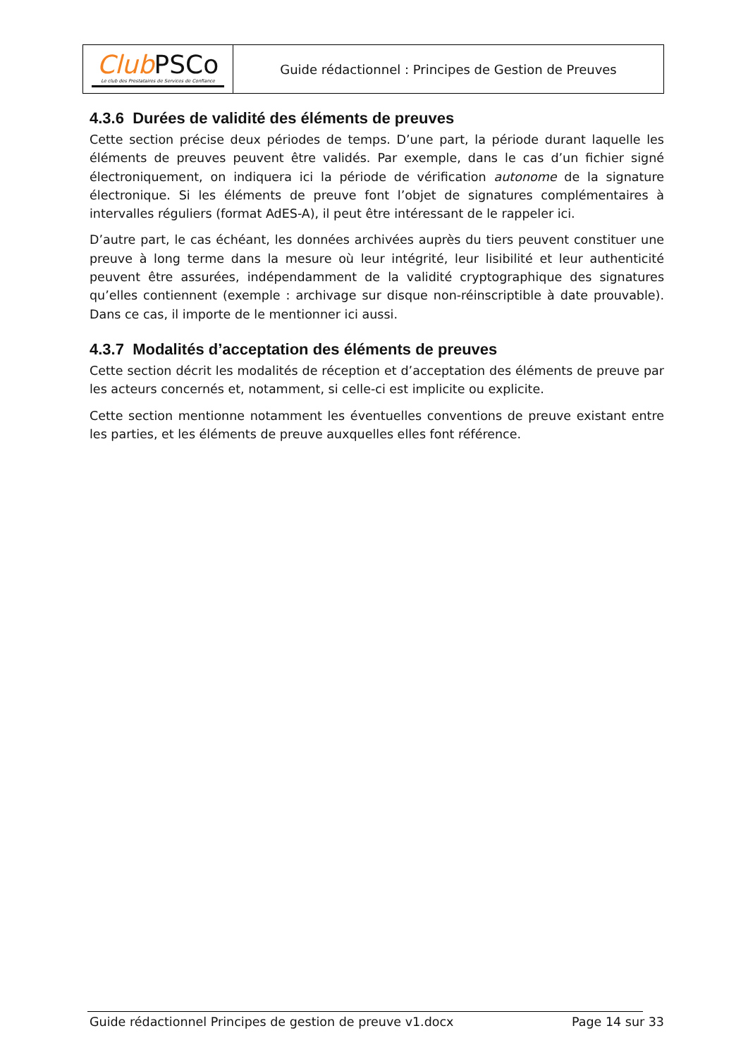| Club PSCo Le club des Prestataires de Services de Confiance | Guide rédactionnel : Principes de Gestion de Preuves |
4.3.6 Durées de validité des éléments de preuves
Cette section précise deux périodes de temps. D’une part, la période durant laquelle les éléments de preuves peuvent être validés. Par exemple, dans le cas d’un fichier signé électroniquement, on indiquera ici la période de vérification autonome de la signature électronique. Si les éléments de preuve font l’objet de signatures complémentaires à intervalles réguliers (format AdES-A), il peut être intéressant de le rappeler ici.
D’autre part, le cas échéant, les données archivées auprès du tiers peuvent constituer une preuve à long terme dans la mesure où leur intégrité, leur lisibilité et leur authenticité peuvent être assurées, indépendamment de la validité cryptographique des signatures qu’elles contiennent (exemple : archivage sur disque non-réinscriptible à date prouvable). Dans ce cas, il importe de le mentionner ici aussi.
4.3.7 Modalités d’acceptation des éléments de preuves
Cette section décrit les modalités de réception et d’acceptation des éléments de preuve par les acteurs concernés et, notamment, si celle-ci est implicite ou explicite.
Cette section mentionne notamment les éventuelles conventions de preuve existant entre les parties, et les éléments de preuve auxquelles elles font référence.
Guide rédactionnel Principes de gestion de preuve v1.docx Page 14 sur 33